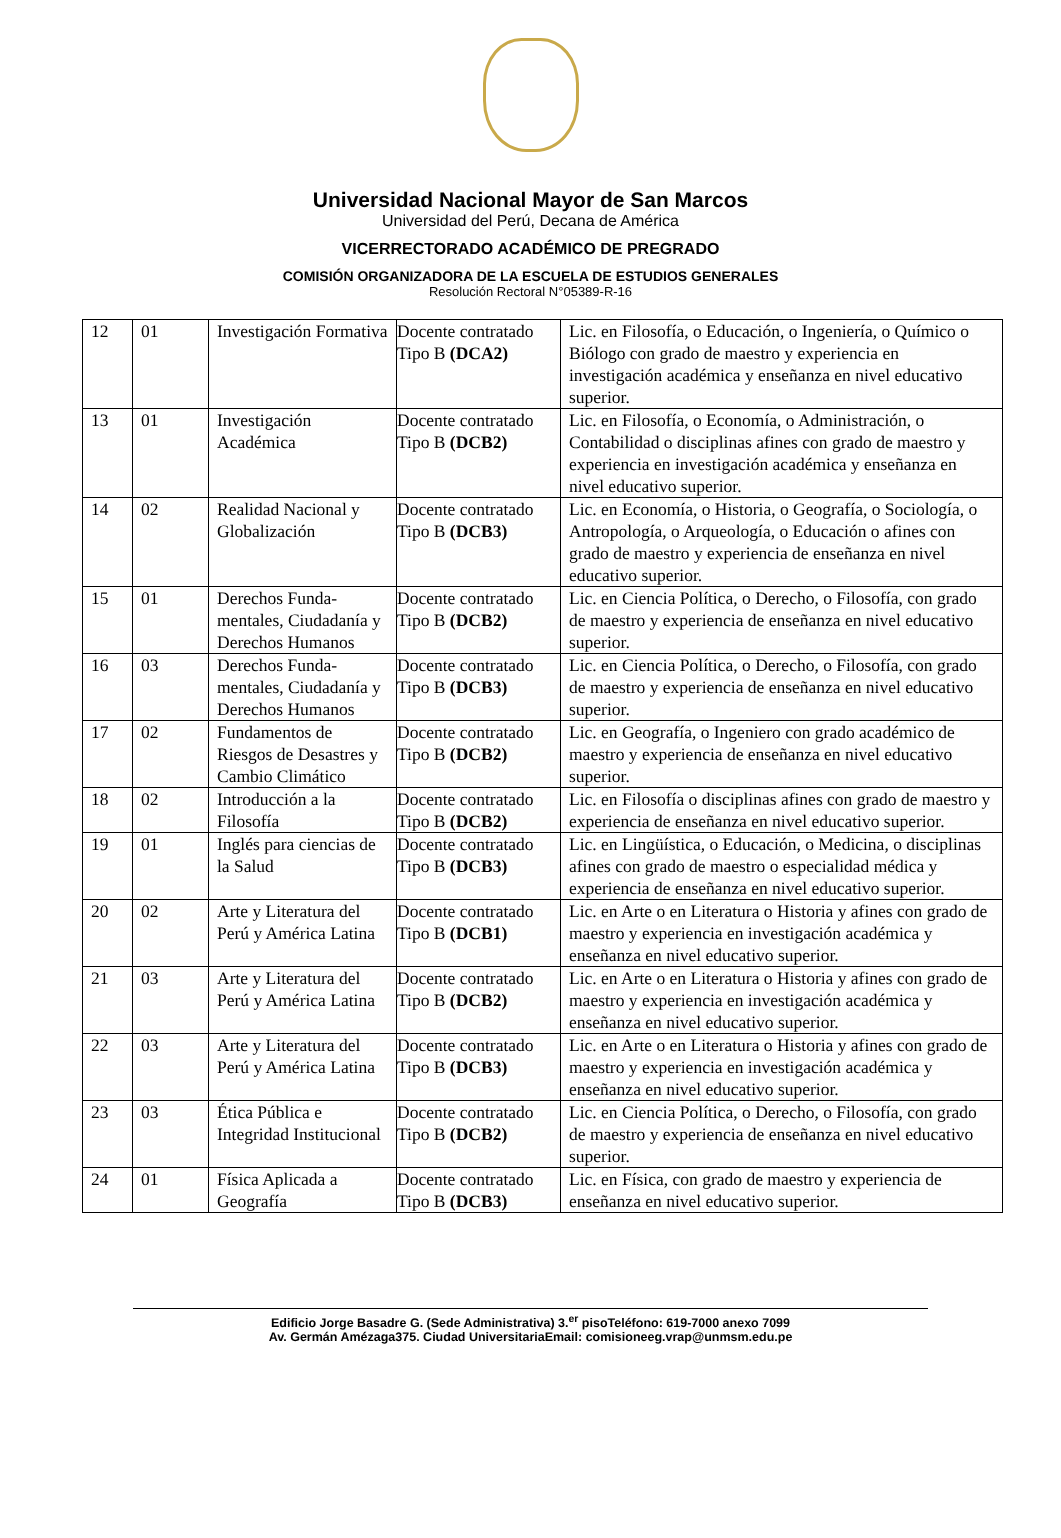Universidad Nacional Mayor de San Marcos
Universidad del Perú, Decana de América
VICERRECTORADO ACADÉMICO DE PREGRADO
COMISIÓN ORGANIZADORA DE LA ESCUELA DE ESTUDIOS GENERALES
Resolución Rectoral N°05389-R-16
| 12 | 01 | Investigación Formativa | Docente contratado Tipo B (DCA2) | Lic. en Filosofía, o Educación, o Ingeniería, o Químico o Biólogo con grado de maestro y experiencia en investigación académica y enseñanza en nivel educativo superior. |
| 13 | 01 | Investigación Académica | Docente contratado Tipo B (DCB2) | Lic. en Filosofía, o Economía, o Administración, o Contabilidad o disciplinas afines con grado de maestro y experiencia en investigación académica y enseñanza en nivel educativo superior. |
| 14 | 02 | Realidad Nacional y Globalización | Docente contratado Tipo B (DCB3) | Lic. en Economía, o Historia, o Geografía, o Sociología, o Antropología, o Arqueología, o Educación o afines con grado de maestro y experiencia de enseñanza en nivel educativo superior. |
| 15 | 01 | Derechos Funda-mentales, Ciudadanía y Derechos Humanos | Docente contratado Tipo B (DCB2) | Lic. en Ciencia Política, o Derecho, o Filosofía, con grado de maestro y experiencia de enseñanza en nivel educativo superior. |
| 16 | 03 | Derechos Funda-mentales, Ciudadanía y Derechos Humanos | Docente contratado Tipo B (DCB3) | Lic. en Ciencia Política, o Derecho, o Filosofía, con grado de maestro y experiencia de enseñanza en nivel educativo superior. |
| 17 | 02 | Fundamentos de Riesgos de Desastres y Cambio Climático | Docente contratado Tipo B (DCB2) | Lic. en Geografía, o Ingeniero con grado académico de maestro y experiencia de enseñanza en nivel educativo superior. |
| 18 | 02 | Introducción a la Filosofía | Docente contratado Tipo B (DCB2) | Lic. en Filosofía o disciplinas afines con grado de maestro y experiencia de enseñanza en nivel educativo superior. |
| 19 | 01 | Inglés para ciencias de la Salud | Docente contratado Tipo B (DCB3) | Lic. en Lingüística, o Educación, o Medicina, o disciplinas afines con grado de maestro o especialidad médica y experiencia de enseñanza en nivel educativo superior. |
| 20 | 02 | Arte y Literatura del Perú y América Latina | Docente contratado Tipo B (DCB1) | Lic. en Arte o en Literatura o Historia y afines con grado de maestro y experiencia en investigación académica y enseñanza en nivel educativo superior. |
| 21 | 03 | Arte y Literatura del Perú y América Latina | Docente contratado Tipo B (DCB2) | Lic. en Arte o en Literatura o Historia y afines con grado de maestro y experiencia en investigación académica y enseñanza en nivel educativo superior. |
| 22 | 03 | Arte y Literatura del Perú y América Latina | Docente contratado Tipo B (DCB3) | Lic. en Arte o en Literatura o Historia y afines con grado de maestro y experiencia en investigación académica y enseñanza en nivel educativo superior. |
| 23 | 03 | Ética Pública e Integridad Institucional | Docente contratado Tipo B (DCB2) | Lic. en Ciencia Política, o Derecho, o Filosofía, con grado de maestro y experiencia de enseñanza en nivel educativo superior. |
| 24 | 01 | Física Aplicada a Geografía | Docente contratado Tipo B (DCB3) | Lic. en Física, con grado de maestro y experiencia de enseñanza en nivel educativo superior. |
Edificio Jorge Basadre G. (Sede Administrativa) 3.<sup>er</sup> pisoTeléfono: 619-7000 anexo 7099
Av. Germán Amézaga375. Ciudad UniversitariaEmail: comisioneeg.vrap@unmsm.edu.pe